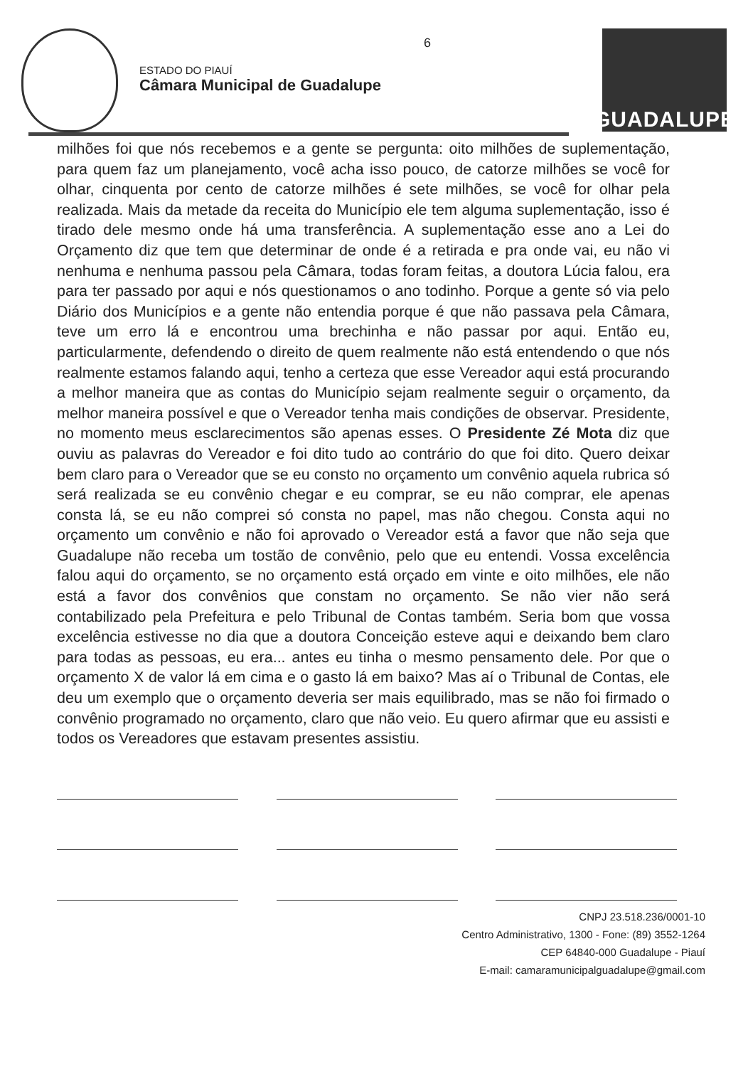ESTADO DO PIAUÍ
Câmara Municipal de Guadalupe
6
GUADALUPE
milhões foi que nós recebemos e a gente se pergunta: oito milhões de suplementação, para quem faz um planejamento, você acha isso pouco, de catorze milhões se você for olhar, cinquenta por cento de catorze milhões é sete milhões, se você for olhar pela realizada. Mais da metade da receita do Município ele tem alguma suplementação, isso é tirado dele mesmo onde há uma transferência. A suplementação esse ano a Lei do Orçamento diz que tem que determinar de onde é a retirada e pra onde vai, eu não vi nenhuma e nenhuma passou pela Câmara, todas foram feitas, a doutora Lúcia falou, era para ter passado por aqui e nós questionamos o ano todinho. Porque a gente só via pelo Diário dos Municípios e a gente não entendia porque é que não passava pela Câmara, teve um erro lá e encontrou uma brechinha e não passar por aqui. Então eu, particularmente, defendendo o direito de quem realmente não está entendendo o que nós realmente estamos falando aqui, tenho a certeza que esse Vereador aqui está procurando a melhor maneira que as contas do Município sejam realmente seguir o orçamento, da melhor maneira possível e que o Vereador tenha mais condições de observar. Presidente, no momento meus esclarecimentos são apenas esses. O Presidente Zé Mota diz que ouviu as palavras do Vereador e foi dito tudo ao contrário do que foi dito. Quero deixar bem claro para o Vereador que se eu consto no orçamento um convênio aquela rubrica só será realizada se eu convênio chegar e eu comprar, se eu não comprar, ele apenas consta lá, se eu não comprei só consta no papel, mas não chegou. Consta aqui no orçamento um convênio e não foi aprovado o Vereador está a favor que não seja que Guadalupe não receba um tostão de convênio, pelo que eu entendi. Vossa excelência falou aqui do orçamento, se no orçamento está orçado em vinte e oito milhões, ele não está a favor dos convênios que constam no orçamento. Se não vier não será contabilizado pela Prefeitura e pelo Tribunal de Contas também. Seria bom que vossa excelência estivesse no dia que a doutora Conceição esteve aqui e deixando bem claro para todas as pessoas, eu era... antes eu tinha o mesmo pensamento dele. Por que o orçamento X de valor lá em cima e o gasto lá em baixo? Mas aí o Tribunal de Contas, ele deu um exemplo que o orçamento deveria ser mais equilibrado, mas se não foi firmado o convênio programado no orçamento, claro que não veio. Eu quero afirmar que eu assisti e todos os Vereadores que estavam presentes assistiu.
CNPJ 23.518.236/0001-10
Centro Administrativo, 1300 - Fone: (89) 3552-1264
CEP 64840-000 Guadalupe - Piauí
E-mail: camaramunicipalguadalupe@gmail.com